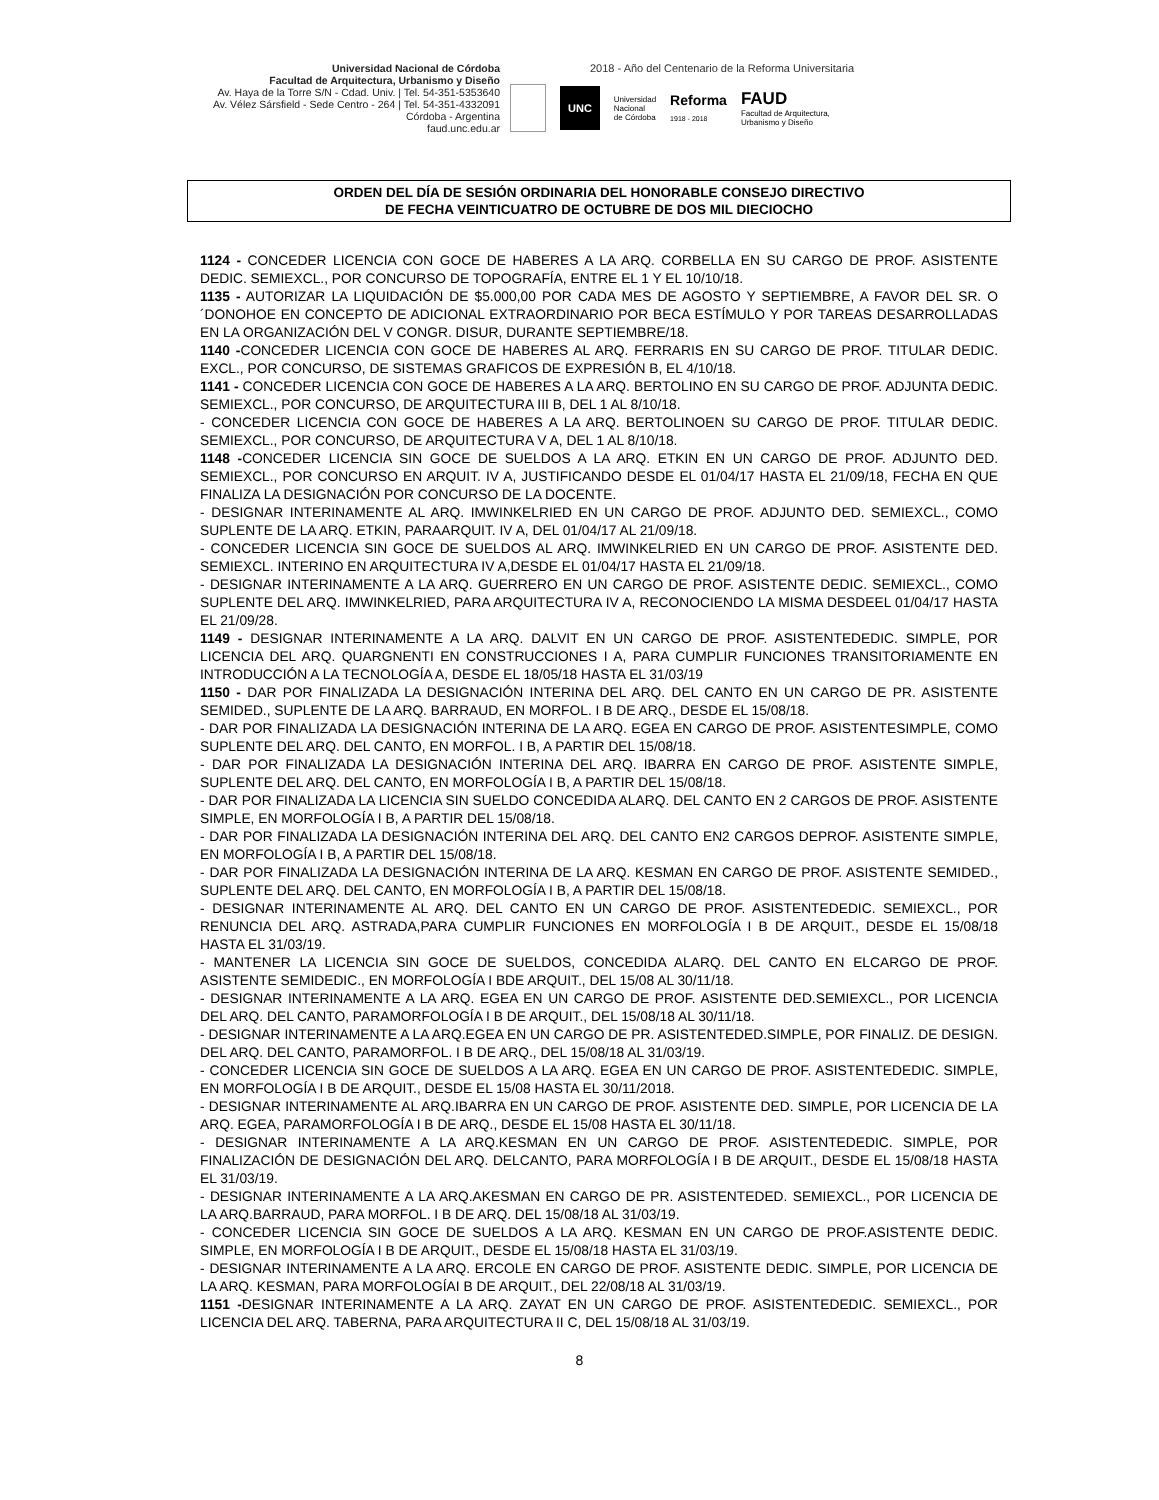Universidad Nacional de Córdoba
Facultad de Arquitectura, Urbanismo y Diseño
Av. Haya de la Torre S/N - Cdad. Univ. | Tel. 54-351-5353640
Av. Vélez Sársfield - Sede Centro - 264 | Tel. 54-351-4332091
Córdoba - Argentina
faud.unc.edu.ar
2018 - Año del Centenario de la Reforma Universitaria
UNC
Universidad
Nacional
de Córdoba
Reforma
1918 - 2018
FAUD
Facultad de Arquitectura,
Urbanismo y Diseño
ORDEN DEL DÍA DE SESIÓN ORDINARIA DEL HONORABLE CONSEJO DIRECTIVO
DE FECHA VEINTICUATRO DE OCTUBRE DE DOS MIL DIECIOCHO
1124 - CONCEDER LICENCIA CON GOCE DE HABERES A LA ARQ. CORBELLA EN SU CARGO DE PROF. ASISTENTE DEDIC. SEMIEXCL., POR CONCURSO DE TOPOGRAFÍA, ENTRE EL 1 Y EL 10/10/18.
1135 - AUTORIZAR LA LIQUIDACIÓN DE $5.000,00 POR CADA MES DE AGOSTO Y SEPTIEMBRE, A FAVOR DEL SR. O´DONOHOE EN CONCEPTO DE ADICIONAL EXTRAORDINARIO POR BECA ESTÍMULO Y POR TAREAS DESARROLLADAS EN LA ORGANIZACIÓN DEL V CONGR. DISUR, DURANTE SEPTIEMBRE/18.
1140 -CONCEDER LICENCIA CON GOCE DE HABERES AL ARQ. FERRARIS EN SU CARGO DE PROF. TITULAR DEDIC. EXCL., POR CONCURSO, DE SISTEMAS GRAFICOS DE EXPRESIÓN B, EL 4/10/18.
1141 - CONCEDER LICENCIA CON GOCE DE HABERES A LA ARQ. BERTOLINO EN SU CARGO DE PROF. ADJUNTA DEDIC. SEMIEXCL., POR CONCURSO, DE ARQUITECTURA III B, DEL 1 AL 8/10/18.
- CONCEDER LICENCIA CON GOCE DE HABERES A LA ARQ. BERTOLINOEN SU CARGO DE PROF. TITULAR DEDIC. SEMIEXCL., POR CONCURSO, DE ARQUITECTURA V A, DEL 1 AL 8/10/18.
1148 -CONCEDER LICENCIA SIN GOCE DE SUELDOS A LA ARQ. ETKIN EN UN CARGO DE PROF. ADJUNTO DED. SEMIEXCL., POR CONCURSO EN ARQUIT. IV A, JUSTIFICANDO DESDE EL 01/04/17 HASTA EL 21/09/18, FECHA EN QUE FINALIZA LA DESIGNACIÓN POR CONCURSO DE LA DOCENTE.
- DESIGNAR INTERINAMENTE AL ARQ. IMWINKELRIED EN UN CARGO DE PROF. ADJUNTO DED. SEMIEXCL., COMO SUPLENTE DE LA ARQ. ETKIN, PARAARQUIT. IV A, DEL 01/04/17 AL 21/09/18.
- CONCEDER LICENCIA SIN GOCE DE SUELDOS AL ARQ. IMWINKELRIED EN UN CARGO DE PROF. ASISTENTE DED. SEMIEXCL. INTERINO EN ARQUITECTURA IV A,DESDE EL 01/04/17 HASTA EL 21/09/18.
- DESIGNAR INTERINAMENTE A LA ARQ. GUERRERO EN UN CARGO DE PROF. ASISTENTE DEDIC. SEMIEXCL., COMO SUPLENTE DEL ARQ. IMWINKELRIED, PARA ARQUITECTURA IV A, RECONOCIENDO LA MISMA DESDEEL 01/04/17 HASTA EL 21/09/28.
1149 - DESIGNAR INTERINAMENTE A LA ARQ. DALVIT EN UN CARGO DE PROF. ASISTENTEDEDIC. SIMPLE, POR LICENCIA DEL ARQ. QUARGNENTI EN CONSTRUCCIONES I A, PARA CUMPLIR FUNCIONES TRANSITORIAMENTE EN INTRODUCCIÓN A LA TECNOLOGÍA A, DESDE EL 18/05/18 HASTA EL 31/03/19
1150 - DAR POR FINALIZADA LA DESIGNACIÓN INTERINA DEL ARQ. DEL CANTO EN UN CARGO DE PR. ASISTENTE SEMIDED., SUPLENTE DE LA ARQ. BARRAUD, EN MORFOL. I B DE ARQ., DESDE EL 15/08/18.
- DAR POR FINALIZADA LA DESIGNACIÓN INTERINA DE LA ARQ. EGEA EN CARGO DE PROF. ASISTENTESIMPLE, COMO SUPLENTE DEL ARQ. DEL CANTO, EN MORFOL. I B, A PARTIR DEL 15/08/18.
- DAR POR FINALIZADA LA DESIGNACIÓN INTERINA DEL ARQ. IBARRA EN CARGO DE PROF. ASISTENTE SIMPLE, SUPLENTE DEL ARQ. DEL CANTO, EN MORFOLOGÍA I B, A PARTIR DEL 15/08/18.
- DAR POR FINALIZADA LA LICENCIA SIN SUELDO CONCEDIDA ALARQ. DEL CANTO EN 2 CARGOS DE PROF. ASISTENTE SIMPLE, EN MORFOLOGÍA I B, A PARTIR DEL 15/08/18.
- DAR POR FINALIZADA LA DESIGNACIÓN INTERINA DEL ARQ. DEL CANTO EN2 CARGOS DEPROF. ASISTENTE SIMPLE, EN MORFOLOGÍA I B, A PARTIR DEL 15/08/18.
- DAR POR FINALIZADA LA DESIGNACIÓN INTERINA DE LA ARQ. KESMAN EN CARGO DE PROF. ASISTENTE SEMIDED., SUPLENTE DEL ARQ. DEL CANTO, EN MORFOLOGÍA I B, A PARTIR DEL 15/08/18.
- DESIGNAR INTERINAMENTE AL ARQ. DEL CANTO EN UN CARGO DE PROF. ASISTENTEDEDIC. SEMIEXCL., POR RENUNCIA DEL ARQ. ASTRADA,PARA CUMPLIR FUNCIONES EN MORFOLOGÍA I B DE ARQUIT., DESDE EL 15/08/18 HASTA EL 31/03/19.
- MANTENER LA LICENCIA SIN GOCE DE SUELDOS, CONCEDIDA ALARQ. DEL CANTO EN ELCARGO DE PROF. ASISTENTE SEMIDEDIC., EN MORFOLOGÍA I BDE ARQUIT., DEL 15/08 AL 30/11/18.
- DESIGNAR INTERINAMENTE A LA ARQ. EGEA EN UN CARGO DE PROF. ASISTENTE DED.SEMIEXCL., POR LICENCIA DEL ARQ. DEL CANTO, PARAMORFOLOGÍA I B DE ARQUIT., DEL 15/08/18 AL 30/11/18.
- DESIGNAR INTERINAMENTE A LA ARQ.EGEA EN UN CARGO DE PR. ASISTENTEDED.SIMPLE, POR FINALIZ. DE DESIGN. DEL ARQ. DEL CANTO, PARAMORFOL. I B DE ARQ., DEL 15/08/18 AL 31/03/19.
- CONCEDER LICENCIA SIN GOCE DE SUELDOS A LA ARQ. EGEA EN UN CARGO DE PROF. ASISTENTEDEDIC. SIMPLE, EN MORFOLOGÍA I B DE ARQUIT., DESDE EL 15/08 HASTA EL 30/11/2018.
- DESIGNAR INTERINAMENTE AL ARQ.IBARRA EN UN CARGO DE PROF. ASISTENTE DED. SIMPLE, POR LICENCIA DE LA ARQ. EGEA, PARAMORFOLOGÍA I B DE ARQ., DESDE EL 15/08 HASTA EL 30/11/18.
- DESIGNAR INTERINAMENTE A LA ARQ.KESMAN EN UN CARGO DE PROF. ASISTENTEDEDIC. SIMPLE, POR FINALIZACIÓN DE DESIGNACIÓN DEL ARQ. DELCANTO, PARA MORFOLOGÍA I B DE ARQUIT., DESDE EL 15/08/18 HASTA EL 31/03/19.
- DESIGNAR INTERINAMENTE A LA ARQ.AKESMAN EN CARGO DE PR. ASISTENTEDED. SEMIEXCL., POR LICENCIA DE LA ARQ.BARRAUD, PARA MORFOL. I B DE ARQ. DEL 15/08/18 AL 31/03/19.
- CONCEDER LICENCIA SIN GOCE DE SUELDOS A LA ARQ. KESMAN EN UN CARGO DE PROF.ASISTENTE DEDIC. SIMPLE, EN MORFOLOGÍA I B DE ARQUIT., DESDE EL 15/08/18 HASTA EL 31/03/19.
- DESIGNAR INTERINAMENTE A LA ARQ. ERCOLE EN CARGO DE PROF. ASISTENTE DEDIC. SIMPLE, POR LICENCIA DE LA ARQ. KESMAN, PARA MORFOLOGÍAI B DE ARQUIT., DEL 22/08/18 AL 31/03/19.
1151 -DESIGNAR INTERINAMENTE A LA ARQ. ZAYAT EN UN CARGO DE PROF. ASISTENTEDEDIC. SEMIEXCL., POR LICENCIA DEL ARQ. TABERNA, PARA ARQUITECTURA II C, DEL 15/08/18 AL 31/03/19.
8